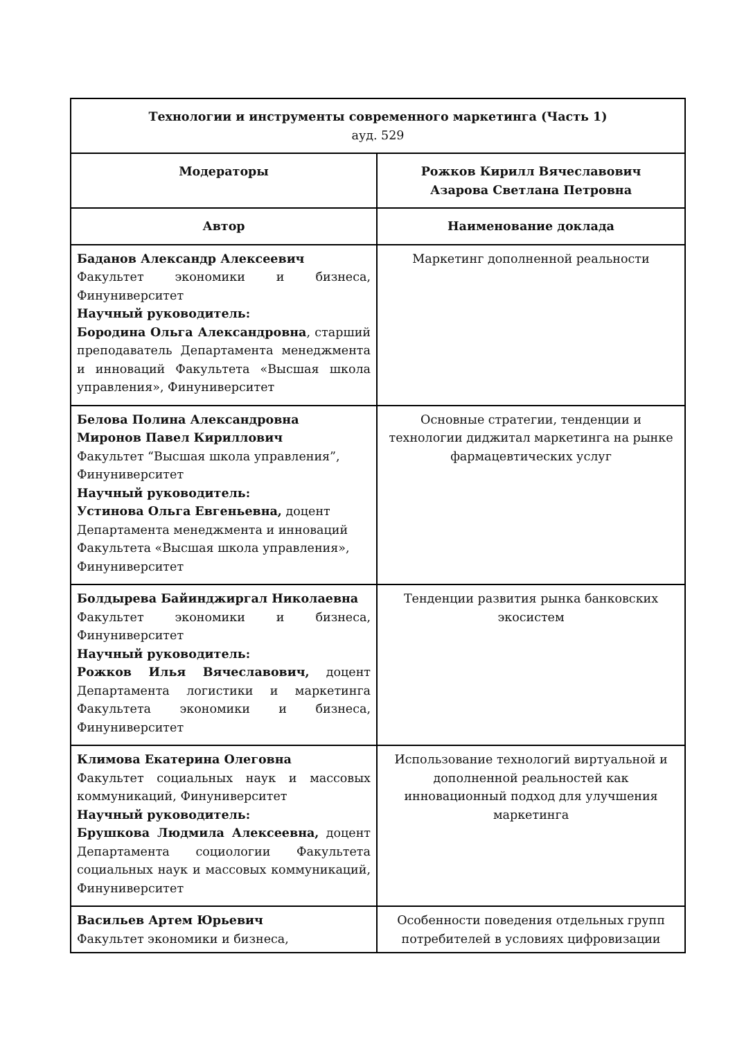| Технологии и инструменты современного маркетинга (Часть 1) ауд. 529 | |
| Модераторы | Рожков Кирилл Вячеславович Азарова Светлана Петровна |
| Автор | Наименование доклада |
| Баданов Александр Алексеевич Факультет экономики и бизнеса, Финуниверситет Научный руководитель: Бородина Ольга Александровна , старший преподаватель Департамента менеджмента и инноваций Факультета «Высшая школа управления», Финуниверситет | Маркетинг дополненной реальности |
| Белова Полина Александровна Миронов Павел Кириллович Факультет “Высшая школа управления”, Финуниверситет Научный руководитель: Устинова Ольга Евгеньевна, доцент Департамента менеджмента и инноваций Факультета «Высшая школа управления», Финуниверситет | Основные стратегии, тенденции и технологии диджитал маркетинга на рынке фармацевтических услуг |
| Болдырева Байинджиргал Николаевна Факультет экономики и бизнеса, Финуниверситет Научный руководитель: Рожков Илья Вячеславович, доцент Департамента логистики и маркетинга Факультета экономики и бизнеса, Финуниверситет | Тенденции развития рынка банковских экосистем |
| Климова Екатерина Олеговна Факультет социальных наук и массовых коммуникаций, Финуниверситет Научный руководитель: Брушкова Людмила Алексеевна, доцент Департамента социологии Факультета социальных наук и массовых коммуникаций, Финуниверситет | Использование технологий виртуальной и дополненной реальностей как инновационный подход для улучшения маркетинга |
| Васильев Артем Юрьевич Факультет экономики и бизнеса, | Особенности поведения отдельных групп потребителей в условиях цифровизации |